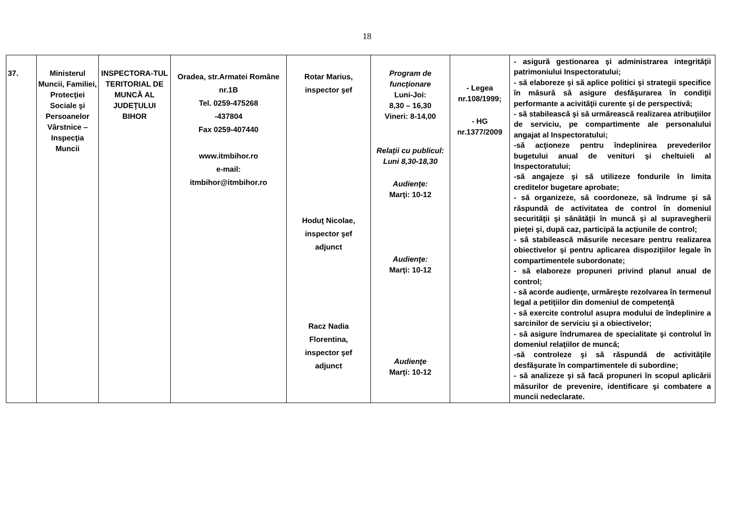18
| 37. | Ministerul Muncii, Familiei, Protecţiei Sociale şi Persoanelor Vârstnice – Inspecţia Muncii | INSPECTORA-TUL TERITORIAL DE MUNCĂ AL JUDEŢULUI BIHOR | Oradea, str.Armatei Române nr.1B Tel. 0259-475268 -437804 Fax 0259-407440 www.itmbihor.ro e-mail: itmbihor@itmbihor.ro | Rotar Marius, inspector şef Hoduţ Nicolae, inspector şef adjunct Racz Nadia Florentina, inspector şef adjunct | Program de funcţionare Luni-Joi: 8,30 – 16,30 Vineri: 8-14,00 Relaţii cu publicul: Luni 8,30-18,30 Audienţe: Marţi: 10-12 Audienţe: Marţi: 10-12 Audienţe Marţi: 10-12 | - Legea nr.108/1999; - HG nr.1377/2009 | - asigură gestionarea şi administrarea integrităţii patrimoniului Inspectoratului; - să elaboreze şi să aplice politici şi strategii specifice în măsură să asigure desfăşurarea în condiţii performante a acivităţii curente şi de perspectivă; - să stabilească şi să urmărească realizarea atribuţiilor de serviciu, pe compartimente ale personalului angajat al Inspectoratului; -să acţioneze pentru îndeplinirea prevederilor bugetului anual de venituri şi cheltuieli al Inspectoratului; -să angajeze şi să utilizeze fondurile în limita creditelor bugetare aprobate; - să organizeze, să coordoneze, să îndrume şi să răspundă de activitatea de control în domeniul securităţii şi sănătăţii în muncă şi al supravegherii pieţei şi, după caz, participă la acţiunile de control; - să stabilească măsurile necesare pentru realizarea obiectivelor şi pentru aplicarea dispoziţiilor legale în compartimentele subordonate; - să elaboreze propuneri privind planul anual de control; - să acorde audienţe, urmăreşte rezolvarea în termenul legal a petiţiilor din domeniul de competenţă - să exercite controlul asupra modului de îndeplinire a sarcinilor de serviciu şi a obiectivelor; - să asigure îndrumarea de specialitate şi controlul în domeniul relaţiilor de muncă; -să controleze şi să răspundă de activităţile desfăşurate în compartimentele di subordine; - să analizeze şi să facă propuneri în scopul aplicării măsurilor de prevenire, identificare şi combatere a muncii nedeclarate. |